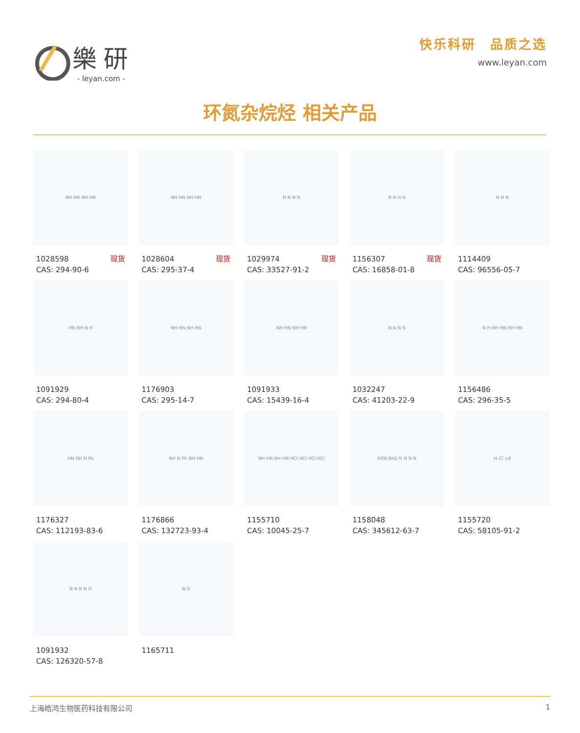樂研
- leyan.com -
快乐科研　品质之选
www.leyan.com
环氮杂烷烃 相关产品
NH HN NH HN
1028598
CAS: 294-90-6 现货
NH HN NH HN
1028604
CAS: 295-37-4 现货
N N N N
1029974
CAS: 33527-91-2 现货
N N N N
1156307
CAS: 16858-01-8 现货
N N N
1114409
CAS: 96556-05-7
HN NH N H
1091929
CAS: 294-80-4
NH HN NH HN
1176903
CAS: 295-14-7
NH HN NH HN
1091933
CAS: 15439-16-4
N N N N
1032247
CAS: 41203-22-9
N H NH HN NH HN
1156486
CAS: 296-35-5
HN NH N Ph
1176327
CAS: 112193-83-6
NH N Ph NH HN
1176866
CAS: 132723-93-4
NH HN NH HN HCl HCl HCl HCl
1155710
CAS: 10045-25-7
H2N NH2 N N N N
1158048
CAS: 345612-63-7
H–Cl ×6
1155720
CAS: 58105-91-2
N N N N O
1091932
CAS: 126320-57-8
N O
1165711
上海皓鸿生物医药科技有限公司 1